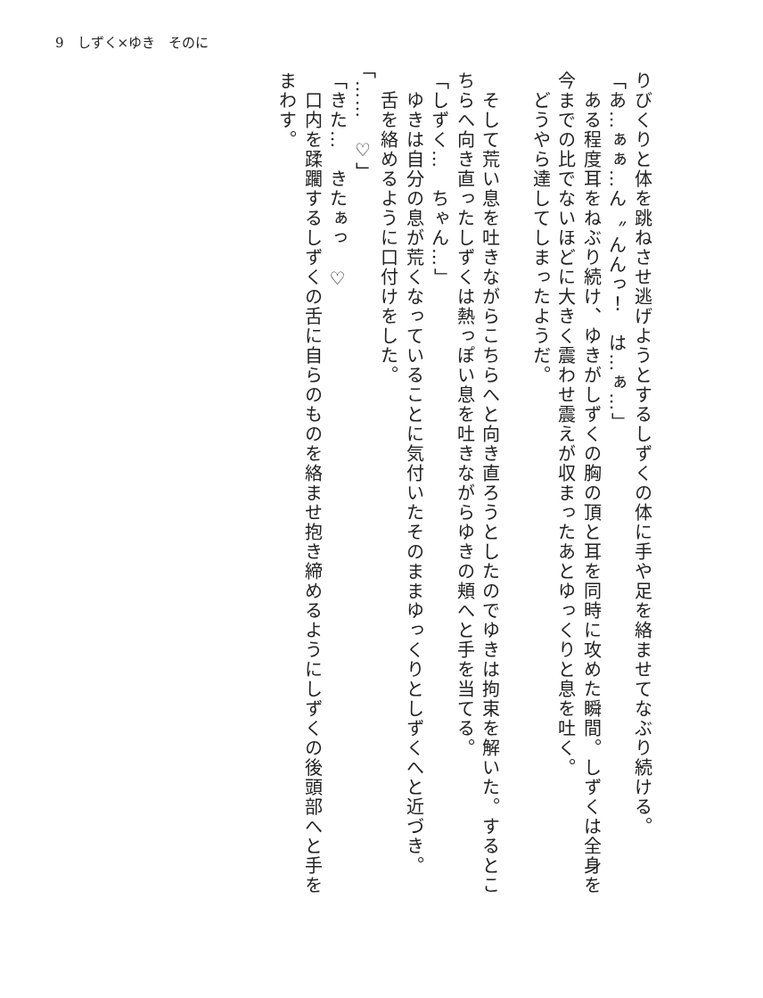9　しずく×ゆき　そのに
りびくりと体を跳ねさせ逃げようとするしずくの体に手や足を絡ませてなぶり続ける。
「あ…ぁぁ…ん〝 んんっ！　は…ぁ…」
　ある程度耳をねぶり続け、ゆきがしずくの胸の頂と耳を同時に攻めた瞬間。しずくは全身を今までの比でないほどに大きく震わせ震えが収まったあとゆっくりと息を吐く。
　どうやら達してしまったようだ。
　そして荒い息を吐きながらこちらへと向き直ろうとしたのでゆきは拘束を解いた。するとこちらへ向き直ったしずくは熱っぽい息を吐きながらゆきの頬へと手を当てる。
「しずく…　ちゃん…」
　ゆきは自分の息が荒くなっていることに気付いたそのままゆっくりとしずくへと近づき。
　舌を絡めるように口付けをした。
「……　♡」
「きた…　きたぁっ　♡
　口内を蹂躙するしずくの舌に自らのものを絡ませ抱き締めるようにしずくの後頭部へと手をまわす。